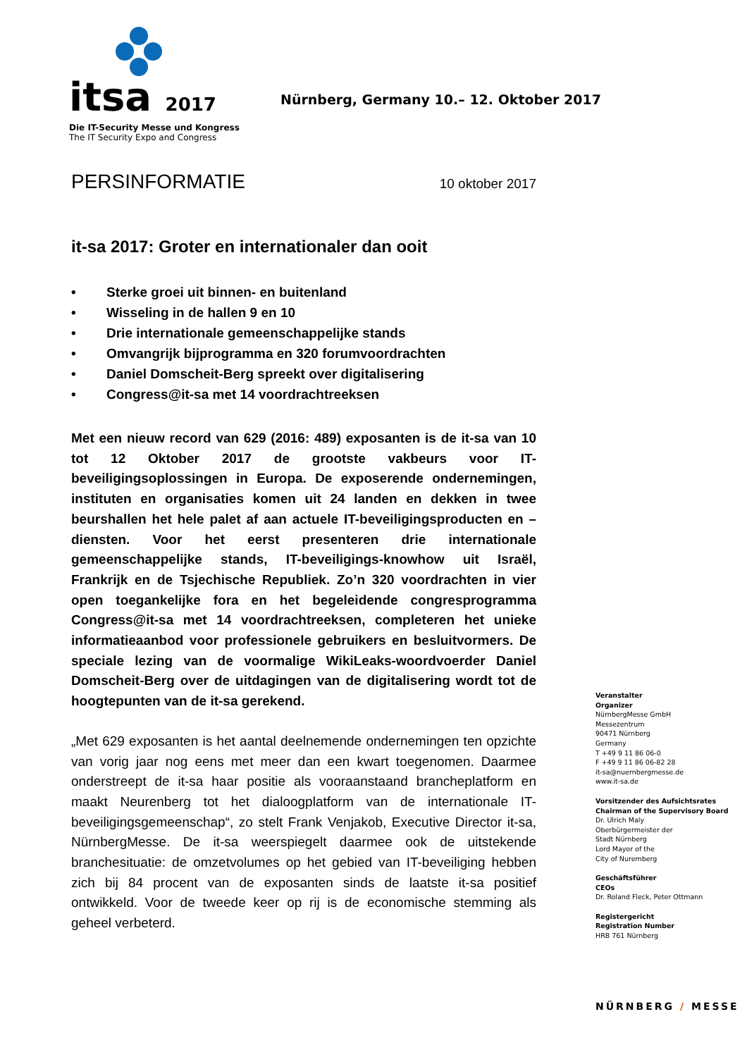itsa 2017
Die IT-Security Messe und Kongress
The IT Security Expo and Congress
Nürnberg, Germany 10.– 12. Oktober 2017
PERSINFORMATIE
10 oktober 2017
it-sa 2017: Groter en internationaler dan ooit
• Sterke groei uit binnen- en buitenland
• Wisseling in de hallen 9 en 10
• Drie internationale gemeenschappelijke stands
• Omvangrijk bijprogramma en 320 forumvoordrachten
• Daniel Domscheit-Berg spreekt over digitalisering
• Congress@it-sa met 14 voordrachtreeksen
Met een nieuw record van 629 (2016: 489) exposanten is de it-sa van 10 tot 12 Oktober 2017 de grootste vakbeurs voor IT-beveiligingsoplossingen in Europa. De exposerende ondernemingen, instituten en organisaties komen uit 24 landen en dekken in twee beurshallen het hele palet af aan actuele IT-beveiligingsproducten en –diensten. Voor het eerst presenteren drie internationale gemeenschappelijke stands, IT-beveiligings-knowhow uit Israël, Frankrijk en de Tsjechische Republiek. Zo’n 320 voordrachten in vier open toegankelijke fora en het begeleidende congresprogramma Congress@it-sa met 14 voordrachtreeksen, completeren het unieke informatieaanbod voor professionele gebruikers en besluitvormers. De speciale lezing van de voormalige WikiLeaks-woordvoerder Daniel Domscheit-Berg over de uitdagingen van de digitalisering wordt tot de hoogtepunten van de it-sa gerekend.
„Met 629 exposanten is het aantal deelnemende ondernemingen ten opzichte van vorig jaar nog eens met meer dan een kwart toegenomen. Daarmee onderstreept de it-sa haar positie als vooraanstaand brancheplatform en maakt Neurenberg tot het dialoogplatform van de internationale IT-beveiligingsgemeenschap“, zo stelt Frank Venjakob, Executive Director it-sa, NürnbergMesse. De it-sa weerspiegelt daarmee ook de uitstekende branchesituatie: de omzetvolumes op het gebied van IT-beveiliging hebben zich bij 84 procent van de exposanten sinds de laatste it-sa positief ontwikkeld. Voor de tweede keer op rij is de economische stemming als geheel verbeterd.
Veranstalter
Organizer
NürnbergMesse GmbH
Messezentrum
90471 Nürnberg
Germany
T +49 9 11 86 06-0
F +49 9 11 86 06-82 28
it-sa@nuernbergmesse.de
www.it-sa.de
Vorsitzender des Aufsichtsrates
Chairman of the Supervisory Board
Dr. Ulrich Maly
Oberbürgermeister der
Stadt Nürnberg
Lord Mayor of the
City of Nuremberg
Geschäftsführer
CEOs
Dr. Roland Fleck, Peter Ottmann
Registergericht
Registration Number
HRB 761 Nürnberg
NÜRNBERG / MESSE